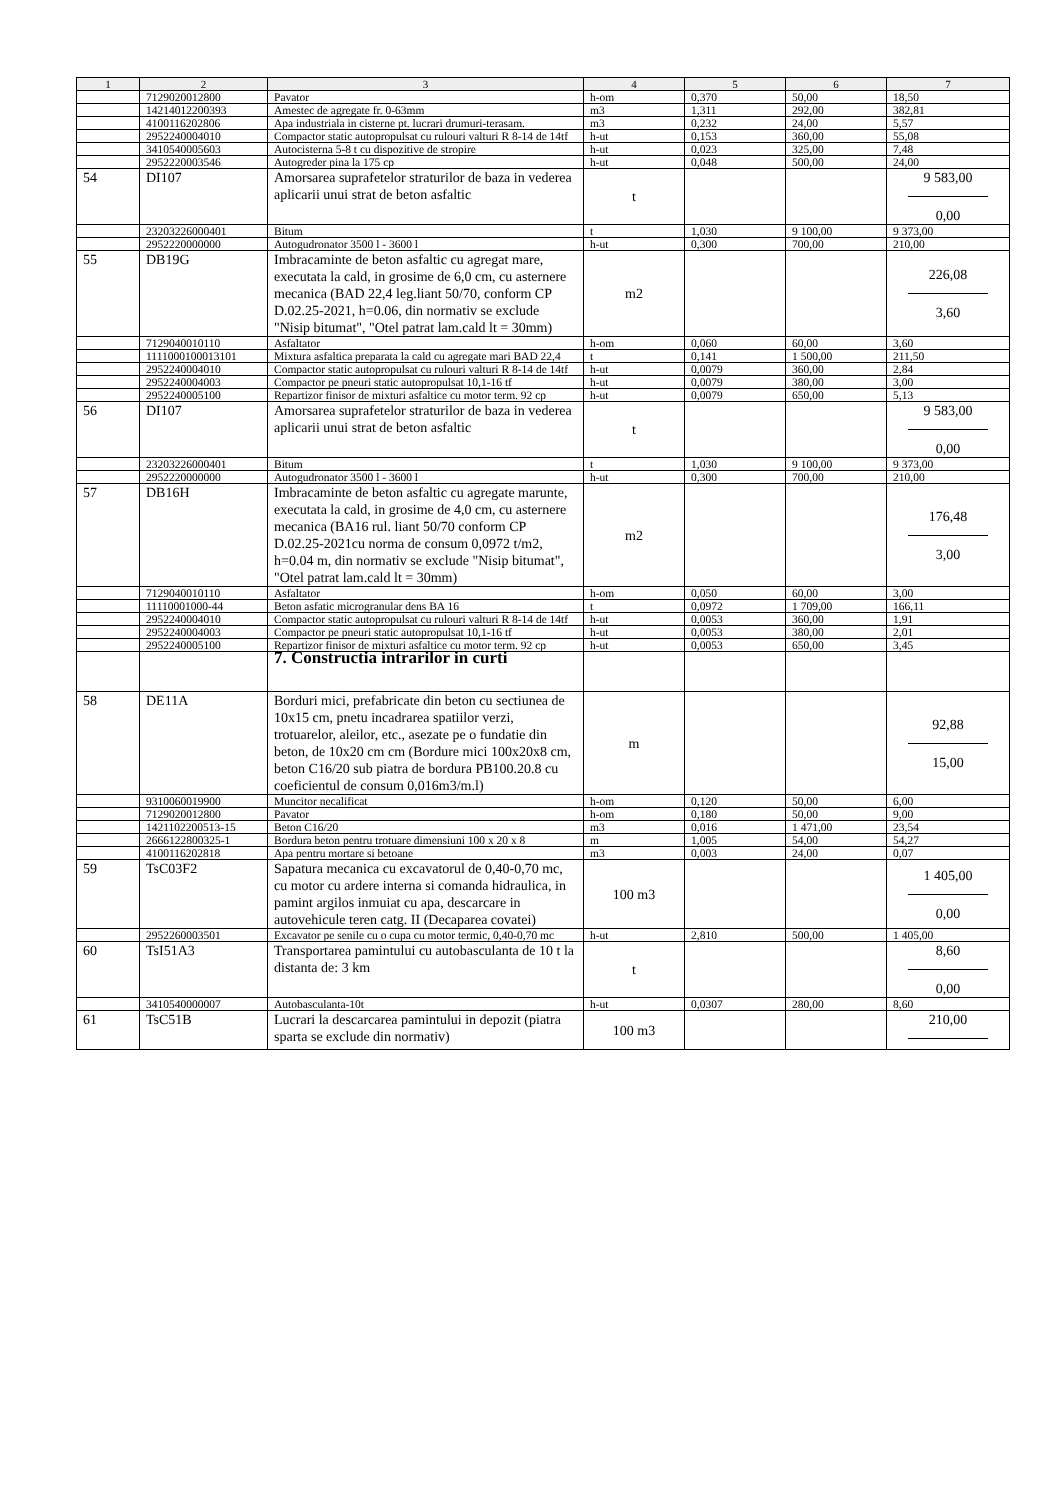| 1 | 2 | 3 | 4 | 5 | 6 | 7 |
| --- | --- | --- | --- | --- | --- | --- |
| | 7129020012800 | Pavator | h-om | 0,370 | 50,00 | 18,50 |
| | 14214012200393 | Amestec de agregate fr. 0-63mm | m3 | 1,311 | 292,00 | 382,81 |
| | 4100116202806 | Apa industriala in cisterne pt. lucrari drumuri-terasam. | m3 | 0,232 | 24,00 | 5,57 |
| | 2952240004010 | Compactor static autopropulsat cu rulouri valturi R 8-14 de 14tf | h-ut | 0,153 | 360,00 | 55,08 |
| | 3410540005603 | Autocisterna 5-8 t cu dispozitive de stropire | h-ut | 0,023 | 325,00 | 7,48 |
| | 2952220003546 | Autogreder pina la 175 cp | h-ut | 0,048 | 500,00 | 24,00 |
| 54 | DI107 | Amorsarea suprafetelor straturilor de baza in vederea aplicarii unui strat de beton asfaltic | t | | | 9 583,00 0,00 |
| | 23203226000401 | Bitum | t | 1,030 | 9 100,00 | 9 373,00 |
| | 2952220000000 | Autogudronator 3500 l - 3600 l | h-ut | 0,300 | 700,00 | 210,00 |
| 55 | DB19G | Imbracaminte de beton asfaltic cu agregat mare, executata la cald, in grosime de 6,0 cm, cu asternere mecanica (BAD 22,4 leg.liant 50/70, conform CP D.02.25-2021, h=0.06, din normativ se exclude "Nisip bitumat", "Otel patrat lam.cald lt = 30mm) | m2 | | | 226,08 3,60 |
| | 7129040010110 | Asfaltator | h-om | 0,060 | 60,00 | 3,60 |
| | 1111000100013101 | Mixtura asfaltica preparata la cald cu agregate mari BAD 22,4 | t | 0,141 | 1 500,00 | 211,50 |
| | 2952240004010 | Compactor static autopropulsat cu rulouri valturi R 8-14 de 14tf | h-ut | 0,0079 | 360,00 | 2,84 |
| | 2952240004003 | Compactor pe pneuri static autopropulsat 10,1-16 tf | h-ut | 0,0079 | 380,00 | 3,00 |
| | 2952240005100 | Repartizor finisor de mixturi asfaltice cu motor term. 92 cp | h-ut | 0,0079 | 650,00 | 5,13 |
| 56 | DI107 | Amorsarea suprafetelor straturilor de baza in vederea aplicarii unui strat de beton asfaltic | t | | | 9 583,00 0,00 |
| | 23203226000401 | Bitum | t | 1,030 | 9 100,00 | 9 373,00 |
| | 2952220000000 | Autogudronator 3500 l - 3600 l | h-ut | 0,300 | 700,00 | 210,00 |
| 57 | DB16H | Imbracaminte de beton asfaltic cu agregate marunte, executata la cald, in grosime de 4,0 cm, cu asternere mecanica (BA16 rul. liant 50/70 conform CP D.02.25-2021cu norma de consum 0,0972 t/m2, h=0.04 m, din normativ se exclude "Nisip bitumat", "Otel patrat lam.cald lt = 30mm) | m2 | | | 176,48 3,00 |
| | 7129040010110 | Asfaltator | h-om | 0,050 | 60,00 | 3,00 |
| | 11110001000-44 | Beton asfatic microgranular dens BA 16 | t | 0,0972 | 1 709,00 | 166,11 |
| | 2952240004010 | Compactor static autopropulsat cu rulouri valturi R 8-14 de 14tf | h-ut | 0,0053 | 360,00 | 1,91 |
| | 2952240004003 | Compactor pe pneuri static autopropulsat 10,1-16 tf | h-ut | 0,0053 | 380,00 | 2,01 |
| | 2952240005100 | Repartizor finisor de mixturi asfaltice cu motor term. 92 cp | h-ut | 0,0053 | 650,00 | 3,45 |
| | | 7. Constructia intrarilor in curti | | | | |
| 58 | DE11A | Borduri mici, prefabricate din beton cu sectiunea de 10x15 cm, pnetu incadrarea spatiilor verzi, trotuarelor, aleilor, etc., asezate pe o fundatie din beton, de 10x20 cm cm (Bordure mici 100x20x8 cm, beton C16/20 sub piatra de bordura PB100.20.8 cu coeficientul de consum 0,016m3/m.l) | m | | | 92,88 15,00 |
| | 9310060019900 | Muncitor necalificat | h-om | 0,120 | 50,00 | 6,00 |
| | 7129020012800 | Pavator | h-om | 0,180 | 50,00 | 9,00 |
| | 1421102200513-15 | Beton C16/20 | m3 | 0,016 | 1 471,00 | 23,54 |
| | 2666122800325-1 | Bordura beton pentru trotuare dimensiuni 100 x 20 x 8 | m | 1,005 | 54,00 | 54,27 |
| | 4100116202818 | Apa pentru mortare si betoane | m3 | 0,003 | 24,00 | 0,07 |
| 59 | TsC03F2 | Sapatura mecanica cu excavatorul de 0,40-0,70 mc, cu motor cu ardere interna si comanda hidraulica, in pamint argilos inmuiat cu apa, descarcare in autovehicule teren catg. II (Decaparea covatei) | 100 m3 | | | 1 405,00 0,00 |
| | 2952260003501 | Excavator pe senile cu o cupa cu motor termic, 0,40-0,70 mc | h-ut | 2,810 | 500,00 | 1 405,00 |
| 60 | TsI51A3 | Transportarea pamintului cu autobasculanta de 10 t la distanta de: 3 km | t | | | 8,60 0,00 |
| | 3410540000007 | Autobasculanta-10t | h-ut | 0,0307 | 280,00 | 8,60 |
| 61 | TsC51B | Lucrari la descarcarea pamintului in depozit (piatra sparta se exclude din normativ) | 100 m3 | | | 210,00 |